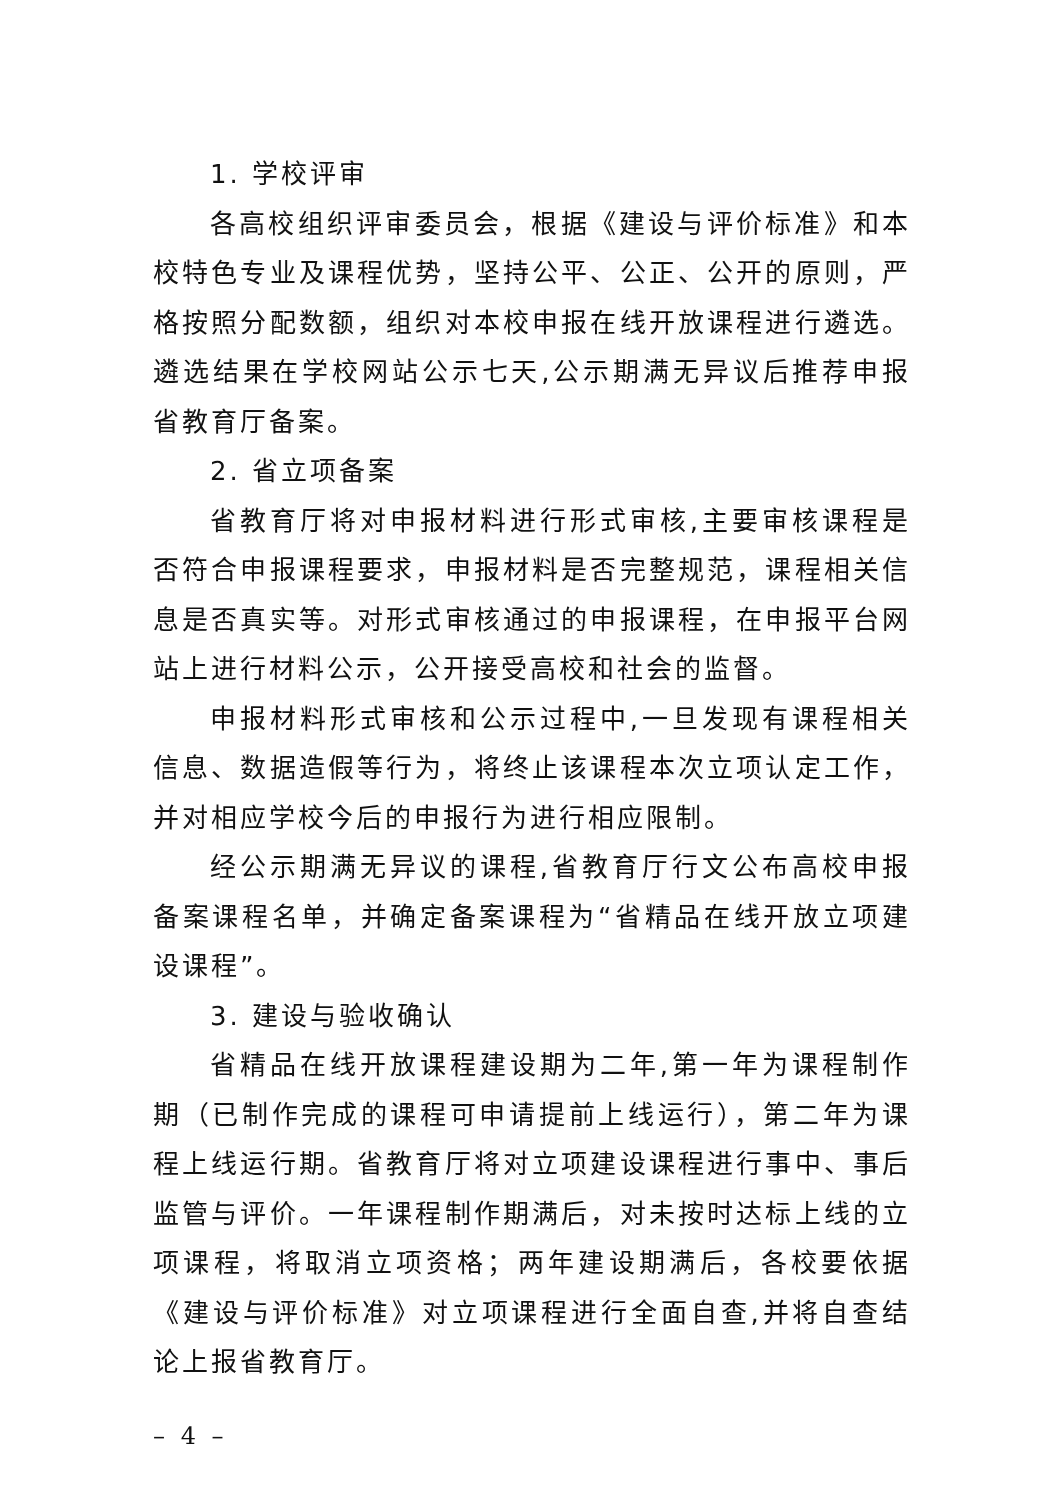1. 学校评审
各高校组织评审委员会，根据《建设与评价标准》和本校特色专业及课程优势，坚持公平、公正、公开的原则，严格按照分配数额，组织对本校申报在线开放课程进行遴选。遴选结果在学校网站公示七天,公示期满无异议后推荐申报省教育厅备案。
2. 省立项备案
省教育厅将对申报材料进行形式审核,主要审核课程是否符合申报课程要求，申报材料是否完整规范，课程相关信息是否真实等。对形式审核通过的申报课程，在申报平台网站上进行材料公示，公开接受高校和社会的监督。
申报材料形式审核和公示过程中,一旦发现有课程相关信息、数据造假等行为，将终止该课程本次立项认定工作，并对相应学校今后的申报行为进行相应限制。
经公示期满无异议的课程,省教育厅行文公布高校申报备案课程名单，并确定备案课程为“省精品在线开放立项建设课程”。
3. 建设与验收确认
省精品在线开放课程建设期为二年,第一年为课程制作期（已制作完成的课程可申请提前上线运行），第二年为课程上线运行期。省教育厅将对立项建设课程进行事中、事后监管与评价。一年课程制作期满后，对未按时达标上线的立项课程，将取消立项资格；两年建设期满后，各校要依据《建设与评价标准》对立项课程进行全面自查,并将自查结论上报省教育厅。
– 4 –